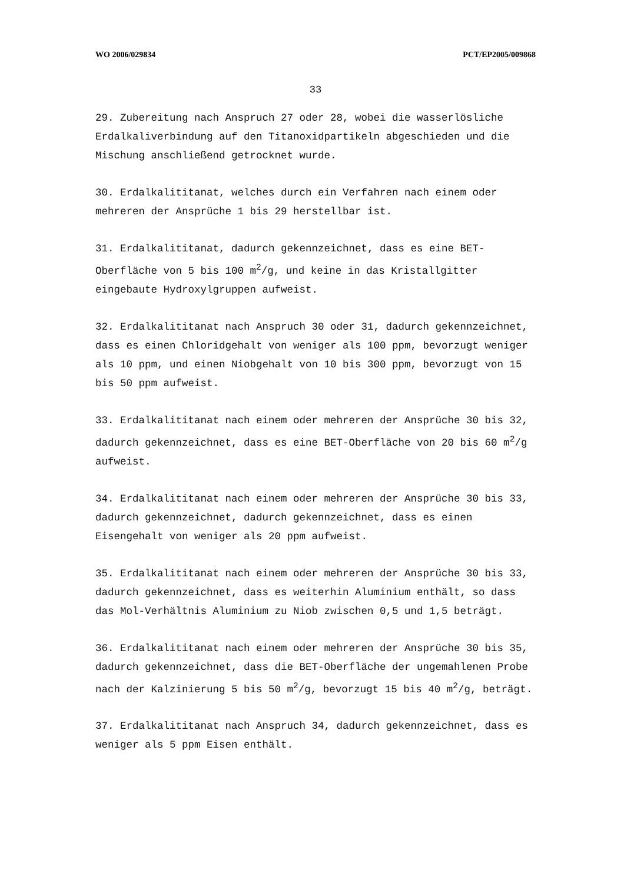WO 2006/029834 PCT/EP2005/009868
33
29. Zubereitung nach Anspruch 27 oder 28, wobei die wasserlösliche Erdalkaliverbindung auf den Titanoxidpartikeln abgeschieden und die Mischung anschließend getrocknet wurde.
30. Erdalkalititanat, welches durch ein Verfahren nach einem oder mehreren der Ansprüche 1 bis 29 herstellbar ist.
31. Erdalkalititanat, dadurch gekennzeichnet, dass es eine BET-Oberfläche von 5 bis 100 m<sup>2</sup>/g, und keine in das Kristallgitter eingebaute Hydroxylgruppen aufweist.
32. Erdalkalititanat nach Anspruch 30 oder 31, dadurch gekennzeichnet, dass es einen Chloridgehalt von weniger als 100 ppm, bevorzugt weniger als 10 ppm, und einen Niobgehalt von 10 bis 300 ppm, bevorzugt von 15 bis 50 ppm aufweist.
33. Erdalkalititanat nach einem oder mehreren der Ansprüche 30 bis 32, dadurch gekennzeichnet, dass es eine BET-Oberfläche von 20 bis 60 m<sup>2</sup>/g aufweist.
34. Erdalkalititanat nach einem oder mehreren der Ansprüche 30 bis 33, dadurch gekennzeichnet, dadurch gekennzeichnet, dass es einen Eisengehalt von weniger als 20 ppm aufweist.
35. Erdalkalititanat nach einem oder mehreren der Ansprüche 30 bis 33, dadurch gekennzeichnet, dass es weiterhin Aluminium enthält, so dass das Mol-Verhältnis Aluminium zu Niob zwischen 0,5 und 1,5 beträgt.
36. Erdalkalititanat nach einem oder mehreren der Ansprüche 30 bis 35, dadurch gekennzeichnet, dass die BET-Oberfläche der ungemahlenen Probe nach der Kalzinierung 5 bis 50 m<sup>2</sup>/g, bevorzugt 15 bis 40 m<sup>2</sup>/g, beträgt.
37. Erdalkalititanat nach Anspruch 34, dadurch gekennzeichnet, dass es weniger als 5 ppm Eisen enthält.